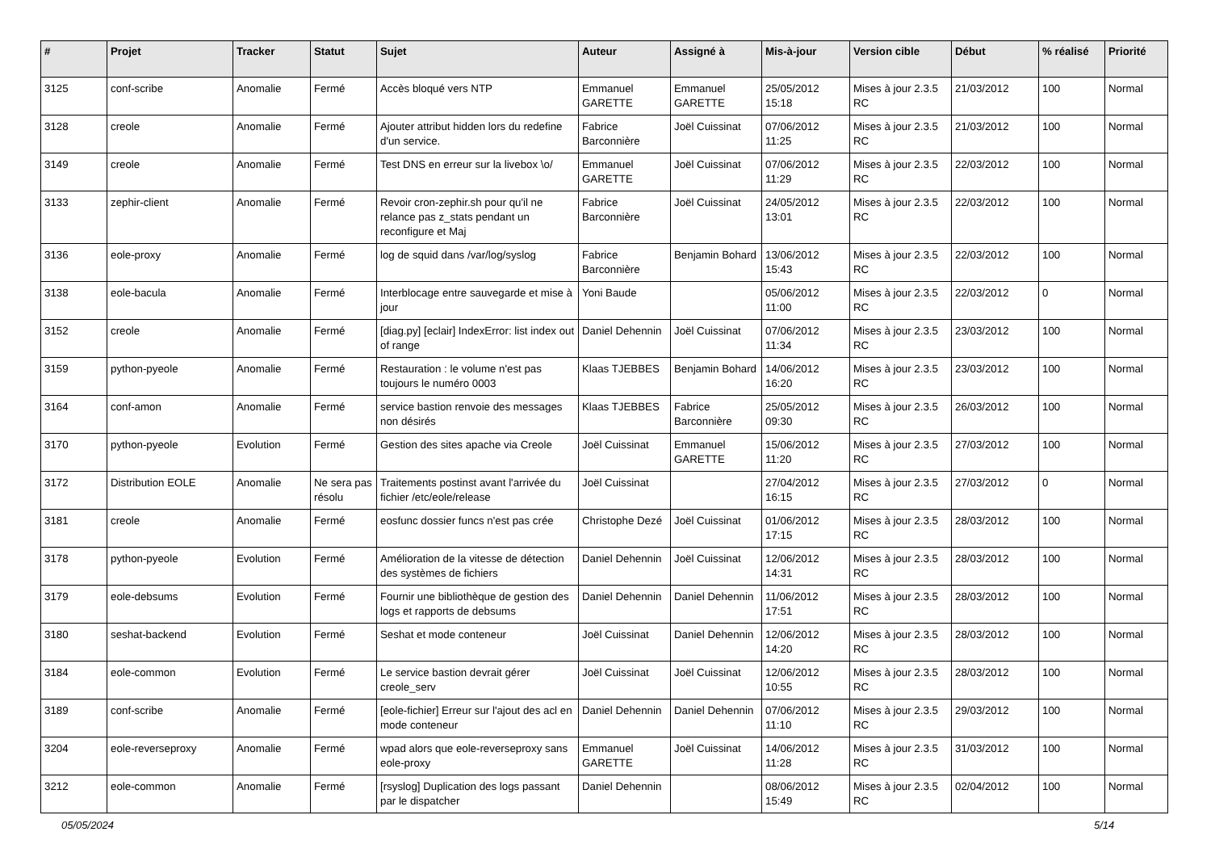| # | Projet | Tracker | Statut | Sujet | Auteur | Assigné à | Mis-à-jour | Version cible | Début | % réalisé | Priorité |
| --- | --- | --- | --- | --- | --- | --- | --- | --- | --- | --- | --- |
| 3125 | conf-scribe | Anomalie | Fermé | Accès bloqué vers NTP | Emmanuel GARETTE | Emmanuel GARETTE | 25/05/2012 15:18 | Mises à jour 2.3.5 RC | 21/03/2012 | 100 | Normal |
| 3128 | creole | Anomalie | Fermé | Ajouter attribut hidden lors du redefine d'un service. | Fabrice Barconnière | Joël Cuissinat | 07/06/2012 11:25 | Mises à jour 2.3.5 RC | 21/03/2012 | 100 | Normal |
| 3149 | creole | Anomalie | Fermé | Test DNS en erreur sur la livebox \o/ | Emmanuel GARETTE | Joël Cuissinat | 07/06/2012 11:29 | Mises à jour 2.3.5 RC | 22/03/2012 | 100 | Normal |
| 3133 | zephir-client | Anomalie | Fermé | Revoir cron-zephir.sh pour qu'il ne relance pas z_stats pendant un reconfigure et Maj | Fabrice Barconnière | Joël Cuissinat | 24/05/2012 13:01 | Mises à jour 2.3.5 RC | 22/03/2012 | 100 | Normal |
| 3136 | eole-proxy | Anomalie | Fermé | log de squid dans /var/log/syslog | Fabrice Barconnière | Benjamin Bohard | 13/06/2012 15:43 | Mises à jour 2.3.5 RC | 22/03/2012 | 100 | Normal |
| 3138 | eole-bacula | Anomalie | Fermé | Interblocage entre sauvegarde et mise à jour | Yoni Baude | | 05/06/2012 11:00 | Mises à jour 2.3.5 RC | 22/03/2012 | 0 | Normal |
| 3152 | creole | Anomalie | Fermé | [diag.py] [eclair] IndexError: list index out of range | Daniel Dehennin | Joël Cuissinat | 07/06/2012 11:34 | Mises à jour 2.3.5 RC | 23/03/2012 | 100 | Normal |
| 3159 | python-pyeole | Anomalie | Fermé | Restauration : le volume n'est pas toujours le numéro 0003 | Klaas TJEBBES | Benjamin Bohard | 14/06/2012 16:20 | Mises à jour 2.3.5 RC | 23/03/2012 | 100 | Normal |
| 3164 | conf-amon | Anomalie | Fermé | service bastion renvoie des messages non désirés | Klaas TJEBBES | Fabrice Barconnière | 25/05/2012 09:30 | Mises à jour 2.3.5 RC | 26/03/2012 | 100 | Normal |
| 3170 | python-pyeole | Evolution | Fermé | Gestion des sites apache via Creole | Joël Cuissinat | Emmanuel GARETTE | 15/06/2012 11:20 | Mises à jour 2.3.5 RC | 27/03/2012 | 100 | Normal |
| 3172 | Distribution EOLE | Anomalie | Ne sera pas résolu | Traitements postinst avant l'arrivée du fichier /etc/eole/release | Joël Cuissinat | | 27/04/2012 16:15 | Mises à jour 2.3.5 RC | 27/03/2012 | 0 | Normal |
| 3181 | creole | Anomalie | Fermé | eosfunc dossier funcs n'est pas crée | Christophe Dezé | Joël Cuissinat | 01/06/2012 17:15 | Mises à jour 2.3.5 RC | 28/03/2012 | 100 | Normal |
| 3178 | python-pyeole | Evolution | Fermé | Amélioration de la vitesse de détection des systèmes de fichiers | Daniel Dehennin | Joël Cuissinat | 12/06/2012 14:31 | Mises à jour 2.3.5 RC | 28/03/2012 | 100 | Normal |
| 3179 | eole-debsums | Evolution | Fermé | Fournir une bibliothèque de gestion des logs et rapports de debsums | Daniel Dehennin | Daniel Dehennin | 11/06/2012 17:51 | Mises à jour 2.3.5 RC | 28/03/2012 | 100 | Normal |
| 3180 | seshat-backend | Evolution | Fermé | Seshat et mode conteneur | Joël Cuissinat | Daniel Dehennin | 12/06/2012 14:20 | Mises à jour 2.3.5 RC | 28/03/2012 | 100 | Normal |
| 3184 | eole-common | Evolution | Fermé | Le service bastion devrait gérer creole_serv | Joël Cuissinat | Joël Cuissinat | 12/06/2012 10:55 | Mises à jour 2.3.5 RC | 28/03/2012 | 100 | Normal |
| 3189 | conf-scribe | Anomalie | Fermé | [eole-fichier] Erreur sur l'ajout des acl en mode conteneur | Daniel Dehennin | Daniel Dehennin | 07/06/2012 11:10 | Mises à jour 2.3.5 RC | 29/03/2012 | 100 | Normal |
| 3204 | eole-reverseproxy | Anomalie | Fermé | wpad alors que eole-reverseproxy sans eole-proxy | Emmanuel GARETTE | Joël Cuissinat | 14/06/2012 11:28 | Mises à jour 2.3.5 RC | 31/03/2012 | 100 | Normal |
| 3212 | eole-common | Anomalie | Fermé | [rsyslog] Duplication des logs passant par le dispatcher | Daniel Dehennin | | 08/06/2012 15:49 | Mises à jour 2.3.5 RC | 02/04/2012 | 100 | Normal |
05/05/2024 5/14